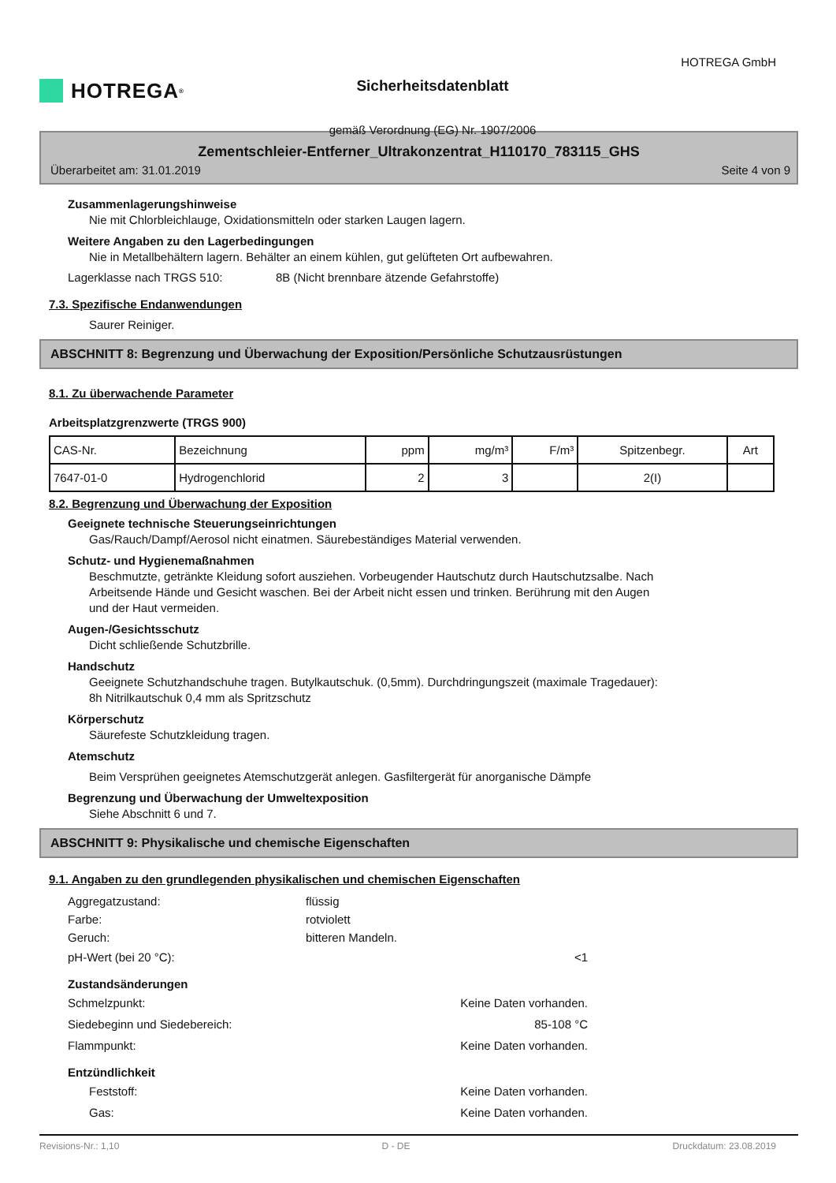HOTREGA<sup>®</sup>
Sicherheitsdatenblatt
gemäß Verordnung (EG) Nr. 1907/2006
HOTREGA GmbH
Zementschleier-Entferner_Ultrakonzentrat_H110170_783115_GHS
Überarbeitet am: 31.01.2019 Seite 4 von 9
Zusammenlagerungshinweise
Nie mit Chlorbleichlauge, Oxidationsmitteln oder starken Laugen lagern.
Weitere Angaben zu den Lagerbedingungen
Nie in Metallbehältern lagern. Behälter an einem kühlen, gut gelüfteten Ort aufbewahren.
Lagerklasse nach TRGS 510: 8B (Nicht brennbare ätzende Gefahrstoffe)
7.3. Spezifische Endanwendungen
Saurer Reiniger.
ABSCHNITT 8: Begrenzung und Überwachung der Exposition/Persönliche Schutzausrüstungen
8.1. Zu überwachende Parameter
Arbeitsplatzgrenzwerte (TRGS 900)
| CAS-Nr. | Bezeichnung | ppm | mg/m³ | F/m³ | Spitzenbegr. | Art |
| 7647-01-0 | Hydrogenchlorid | 2 | 3 | | 2(I) | |
8.2. Begrenzung und Überwachung der Exposition
Geeignete technische Steuerungseinrichtungen
Gas/Rauch/Dampf/Aerosol nicht einatmen. Säurebeständiges Material verwenden.
Schutz- und Hygienemaßnahmen
Beschmutzte, getränkte Kleidung sofort ausziehen. Vorbeugender Hautschutz durch Hautschutzsalbe. Nach
Arbeitsende Hände und Gesicht waschen. Bei der Arbeit nicht essen und trinken. Berührung mit den Augen
und der Haut vermeiden.
Augen-/Gesichtsschutz
Dicht schließende Schutzbrille.
Handschutz
Geeignete Schutzhandschuhe tragen. Butylkautschuk. (0,5mm). Durchdringungszeit (maximale Tragedauer):
8h Nitrilkautschuk 0,4 mm als Spritzschutz
Körperschutz
Säurefeste Schutzkleidung tragen.
Atemschutz
Beim Versprühen geeignetes Atemschutzgerät anlegen. Gasfiltergerät für anorganische Dämpfe
Begrenzung und Überwachung der Umweltexposition
Siehe Abschnitt 6 und 7.
ABSCHNITT 9: Physikalische und chemische Eigenschaften
9.1. Angaben zu den grundlegenden physikalischen und chemischen Eigenschaften
Aggregatzustand: flüssig
Farbe: rotviolett
Geruch: bitteren Mandeln.
pH-Wert (bei 20 °C): <1
Zustandsänderungen
Schmelzpunkt: Keine Daten vorhanden.
Siedebeginn und Siedebereich: 85-108 °C
Flammpunkt: Keine Daten vorhanden.
Entzündlichkeit
Feststoff: Keine Daten vorhanden.
Gas: Keine Daten vorhanden.
Revisions-Nr.: 1,10 D - DE Druckdatum: 23.08.2019